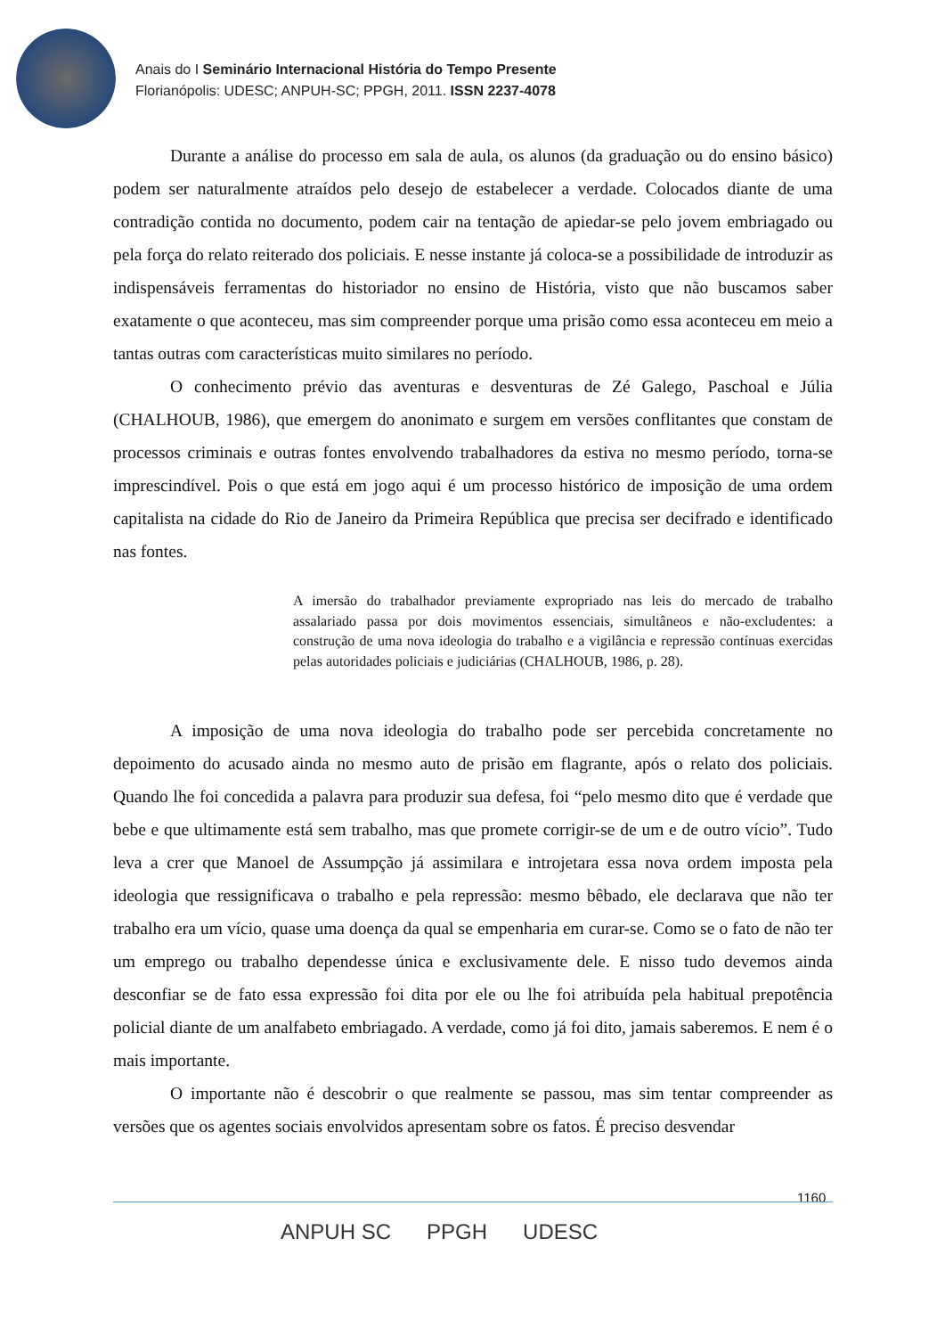Anais do I Seminário Internacional História do Tempo Presente
Florianópolis: UDESC; ANPUH-SC; PPGH, 2011. ISSN 2237-4078
Durante a análise do processo em sala de aula, os alunos (da graduação ou do ensino básico) podem ser naturalmente atraídos pelo desejo de estabelecer a verdade. Colocados diante de uma contradição contida no documento, podem cair na tentação de apiedar-se pelo jovem embriagado ou pela força do relato reiterado dos policiais. E nesse instante já coloca-se a possibilidade de introduzir as indispensáveis ferramentas do historiador no ensino de História, visto que não buscamos saber exatamente o que aconteceu, mas sim compreender porque uma prisão como essa aconteceu em meio a tantas outras com características muito similares no período.
O conhecimento prévio das aventuras e desventuras de Zé Galego, Paschoal e Júlia (CHALHOUB, 1986), que emergem do anonimato e surgem em versões conflitantes que constam de processos criminais e outras fontes envolvendo trabalhadores da estiva no mesmo período, torna-se imprescindível. Pois o que está em jogo aqui é um processo histórico de imposição de uma ordem capitalista na cidade do Rio de Janeiro da Primeira República que precisa ser decifrado e identificado nas fontes.
A imersão do trabalhador previamente expropriado nas leis do mercado de trabalho assalariado passa por dois movimentos essenciais, simultâneos e não-excludentes: a construção de uma nova ideologia do trabalho e a vigilância e repressão contínuas exercidas pelas autoridades policiais e judiciárias (CHALHOUB, 1986, p. 28).
A imposição de uma nova ideologia do trabalho pode ser percebida concretamente no depoimento do acusado ainda no mesmo auto de prisão em flagrante, após o relato dos policiais. Quando lhe foi concedida a palavra para produzir sua defesa, foi “pelo mesmo dito que é verdade que bebe e que ultimamente está sem trabalho, mas que promete corrigir-se de um e de outro vício”. Tudo leva a crer que Manoel de Assumpção já assimilara e introjetara essa nova ordem imposta pela ideologia que ressignificava o trabalho e pela repressão: mesmo bêbado, ele declarava que não ter trabalho era um vício, quase uma doença da qual se empenharia em curar-se. Como se o fato de não ter um emprego ou trabalho dependesse única e exclusivamente dele. E nisso tudo devemos ainda desconfiar se de fato essa expressão foi dita por ele ou lhe foi atribuída pela habitual prepotência policial diante de um analfabeto embriagado. A verdade, como já foi dito, jamais saberemos. E nem é o mais importante.
O importante não é descobrir o que realmente se passou, mas sim tentar compreender as versões que os agentes sociais envolvidos apresentam sobre os fatos. É preciso desvendar
1160
ANPUH SC PPGH UDESC